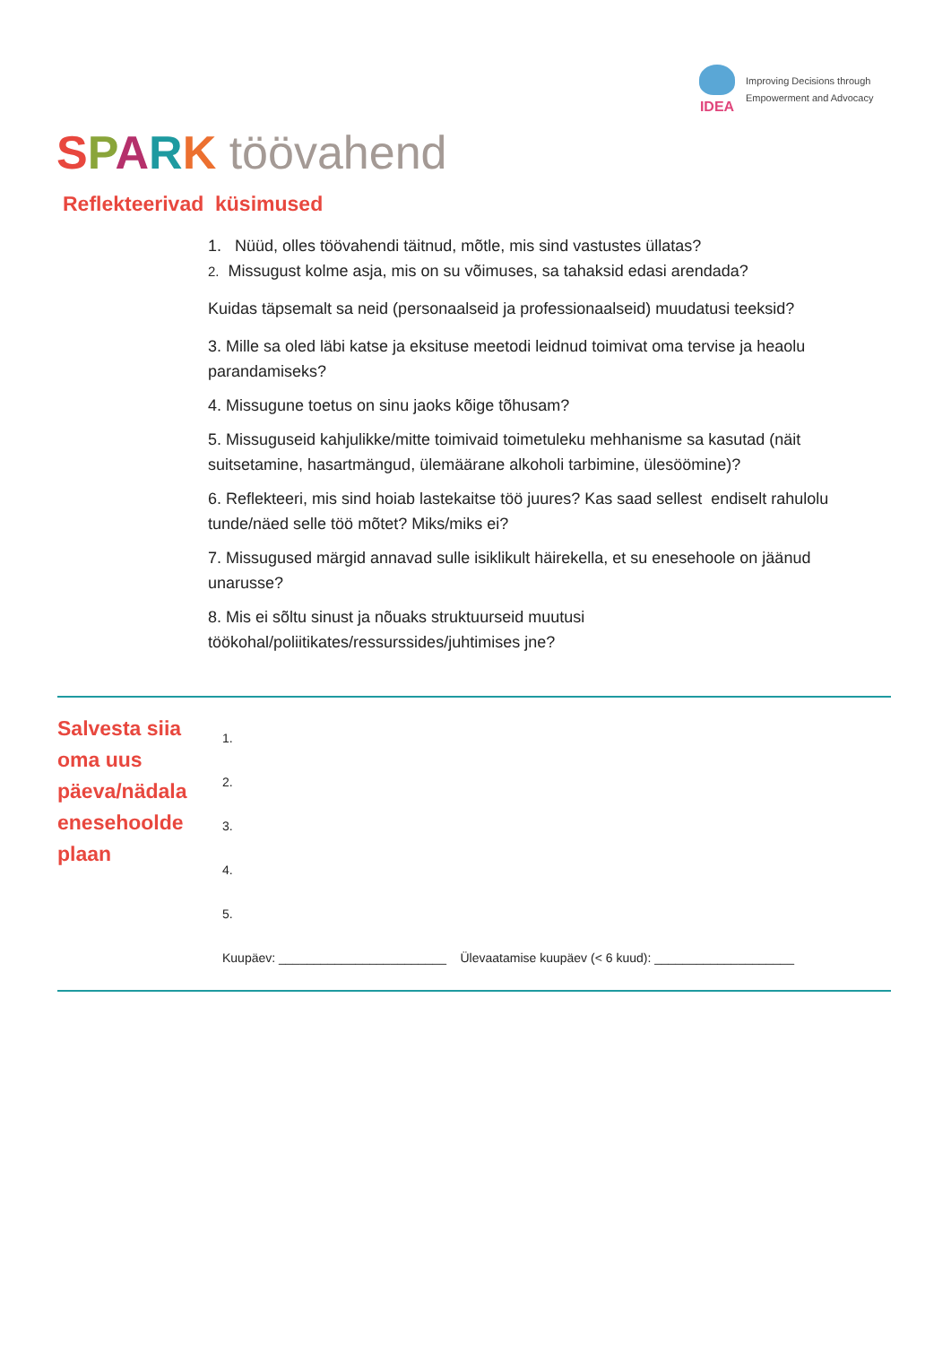IDEA
Improving Decisions through
Empowerment and Advocacy
SPARK töövahend
Reflekteerivad küsimused
1. Nüüd, olles töövahendi täitnud, mõtle, mis sind vastustes üllatas?
2. Missugust kolme asja, mis on su võimuses, sa tahaksid edasi arendada?
Kuidas täpsemalt sa neid (personaalseid ja professionaalseid) muudatusi teeksid?
3. Mille sa oled läbi katse ja eksituse meetodi leidnud toimivat oma tervise ja heaolu parandamiseks?
4. Missugune toetus on sinu jaoks kõige tõhusam?
5. Missuguseid kahjulikke/mitte toimivaid toimetuleku mehhanisme sa kasutad (näit suitsetamine, hasartmängud, ülemäärane alkoholi tarbimine, ülesöömine)?
6. Reflekteeri, mis sind hoiab lastekaitse töö juures? Kas saad sellest endiselt rahulolu tunde/näed selle töö mõtet? Miks/miks ei?
7. Missugused märgid annavad sulle isiklikult häirekella, et su enesehoole on jäänud unarusse?
8. Mis ei sõltu sinust ja nõuaks struktuurseid muutusi töökohal/poliitikates/ressurssides/juhtimises jne?
Salvesta siia
oma uus
päeva/nädala
enesehoolde
plaan
1.
2.
3.
4.
5.
Kuupäev: ________________________ Ülevaatamise kuupäev (< 6 kuud): ____________________